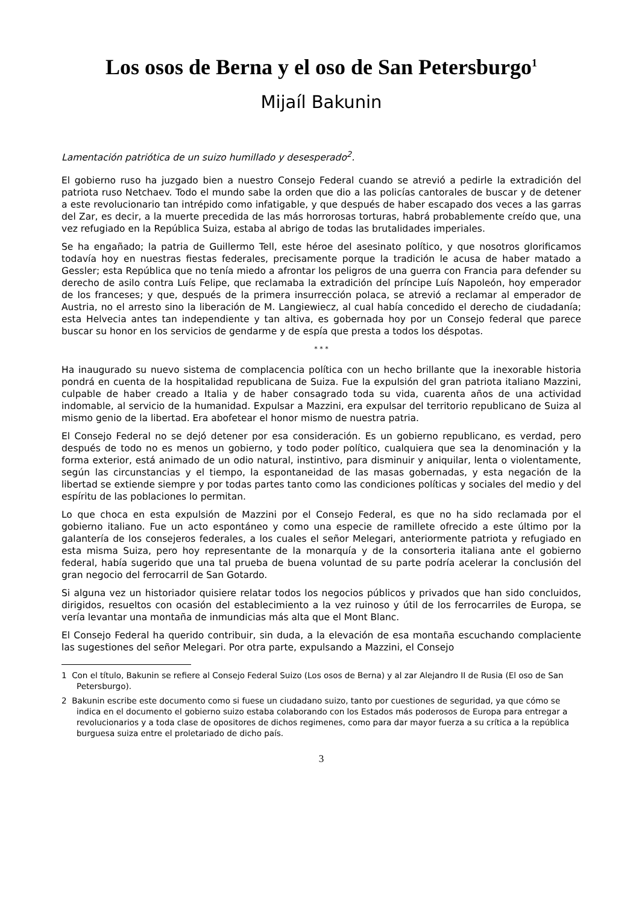Los osos de Berna y el oso de San Petersburgo<sup>1</sup>
Mijaíl Bakunin
Lamentación patriótica de un suizo humillado y desesperado<sup>2</sup>.
El gobierno ruso ha juzgado bien a nuestro Consejo Federal cuando se atrevió a pedirle la extradición del patriota ruso Netchaev. Todo el mundo sabe la orden que dio a las policías cantorales de buscar y de detener a este revolucionario tan intrépido como infatigable, y que después de haber escapado dos veces a las garras del Zar, es decir, a la muerte precedida de las más horrorosas torturas, habrá probablemente creído que, una vez refugiado en la República Suiza, estaba al abrigo de todas las brutalidades imperiales.
Se ha engañado; la patria de Guillermo Tell, este héroe del asesinato político, y que nosotros glorificamos todavía hoy en nuestras fiestas federales, precisamente porque la tradición le acusa de haber matado a Gessler; esta República que no tenía miedo a afrontar los peligros de una guerra con Francia para defender su derecho de asilo contra Luís Felipe, que reclamaba la extradición del príncipe Luís Napoleón, hoy emperador de los franceses; y que, después de la primera insurrección polaca, se atrevió a reclamar al emperador de Austria, no el arresto sino la liberación de M. Langiewiecz, al cual había concedido el derecho de ciudadanía; esta Helvecia antes tan independiente y tan altiva, es gobernada hoy por un Consejo federal que parece buscar su honor en los servicios de gendarme y de espía que presta a todos los déspotas.
* * *
Ha inaugurado su nuevo sistema de complacencia política con un hecho brillante que la inexorable historia pondrá en cuenta de la hospitalidad republicana de Suiza. Fue la expulsión del gran patriota italiano Mazzini, culpable de haber creado a Italia y de haber consagrado toda su vida, cuarenta años de una actividad indomable, al servicio de la humanidad. Expulsar a Mazzini, era expulsar del territorio republicano de Suiza al mismo genio de la libertad. Era abofetear el honor mismo de nuestra patria.
El Consejo Federal no se dejó detener por esa consideración. Es un gobierno republicano, es verdad, pero después de todo no es menos un gobierno, y todo poder político, cualquiera que sea la denominación y la forma exterior, está animado de un odio natural, instintivo, para disminuir y aniquilar, lenta o violentamente, según las circunstancias y el tiempo, la espontaneidad de las masas gobernadas, y esta negación de la libertad se extiende siempre y por todas partes tanto como las condiciones políticas y sociales del medio y del espíritu de las poblaciones lo permitan.
Lo que choca en esta expulsión de Mazzini por el Consejo Federal, es que no ha sido reclamada por el gobierno italiano. Fue un acto espontáneo y como una especie de ramillete ofrecido a este último por la galantería de los consejeros federales, a los cuales el señor Melegari, anteriormente patriota y refugiado en esta misma Suiza, pero hoy representante de la monarquía y de la consorteria italiana ante el gobierno federal, había sugerido que una tal prueba de buena voluntad de su parte podría acelerar la conclusión del gran negocio del ferrocarril de San Gotardo.
Si alguna vez un historiador quisiere relatar todos los negocios públicos y privados que han sido concluidos, dirigidos, resueltos con ocasión del establecimiento a la vez ruinoso y útil de los ferrocarriles de Europa, se vería levantar una montaña de inmundicias más alta que el Mont Blanc.
El Consejo Federal ha querido contribuir, sin duda, a la elevación de esa montaña escuchando complaciente las sugestiones del señor Melegari. Por otra parte, expulsando a Mazzini, el Consejo
1 Con el título, Bakunin se refiere al Consejo Federal Suizo (Los osos de Berna) y al zar Alejandro II de Rusia (El oso de San Petersburgo).
2 Bakunin escribe este documento como si fuese un ciudadano suizo, tanto por cuestiones de seguridad, ya que cómo se indica en el documento el gobierno suizo estaba colaborando con los Estados más poderosos de Europa para entregar a revolucionarios y a toda clase de opositores de dichos regimenes, como para dar mayor fuerza a su crítica a la república burguesa suiza entre el proletariado de dicho país.
3